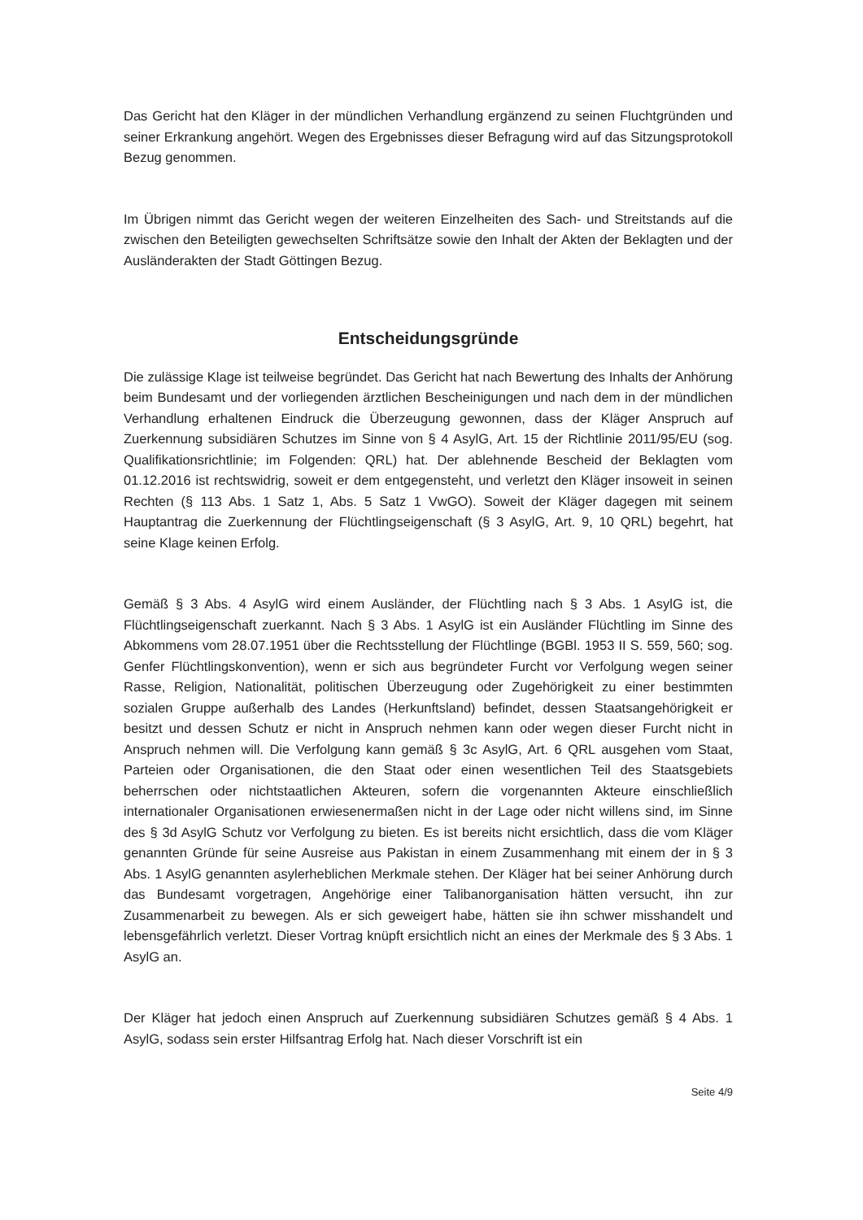Das Gericht hat den Kläger in der mündlichen Verhandlung ergänzend zu seinen Flucht­gründen und seiner Erkrankung angehört. Wegen des Ergebnisses dieser Befragung wird auf das Sitzungsprotokoll Bezug genommen.
Im Übrigen nimmt das Gericht wegen der weiteren Einzelheiten des Sach- und Streit­stands auf die zwischen den Beteiligten gewechselten Schriftsätze sowie den Inhalt der Akten der Beklagten und der Ausländerakten der Stadt Göttingen Bezug.
Entscheidungsgründe
Die zulässige Klage ist teilweise begründet. Das Gericht hat nach Bewertung des Inhalts der Anhörung beim Bundesamt und der vorliegenden ärztlichen Bescheinigungen und nach dem in der mündlichen Verhandlung erhaltenen Eindruck die Überzeugung gewon­nen, dass der Kläger Anspruch auf Zuerkennung subsidiären Schutzes im Sinne von § 4 AsylG, Art. 15 der Richtlinie 2011/95/EU (sog. Qualifikationsrichtlinie; im Folgenden: QRL) hat. Der ablehnende Bescheid der Beklagten vom 01.12.2016 ist rechtswidrig, so­weit er dem entgegensteht, und verletzt den Kläger insoweit in seinen Rechten (§ 113 Abs. 1 Satz 1, Abs. 5 Satz 1 VwGO). Soweit der Kläger dagegen mit seinem Hauptantrag die Zuerkennung der Flüchtlingseigenschaft (§ 3 AsylG, Art. 9, 10 QRL) begehrt, hat seine Klage keinen Erfolg.
Gemäß § 3 Abs. 4 AsylG wird einem Ausländer, der Flüchtling nach § 3 Abs. 1 AsylG ist, die Flüchtlingseigenschaft zuerkannt. Nach § 3 Abs. 1 AsylG ist ein Ausländer Flücht­ling im Sinne des Abkommens vom 28.07.1951 über die Rechtsstellung der Flüchtlinge (BGBl. 1953 II S. 559, 560; sog. Genfer Flüchtlingskonvention), wenn er sich aus be­gründeter Furcht vor Verfolgung wegen seiner Rasse, Religion, Nationalität, politischen Überzeugung oder Zugehörigkeit zu einer bestimmten sozialen Gruppe außerhalb des Landes (Herkunftsland) befindet, dessen Staatsangehörigkeit er besitzt und dessen Schutz er nicht in Anspruch nehmen kann oder wegen dieser Furcht nicht in Anspruch nehmen will. Die Verfolgung kann gemäß § 3c AsylG, Art. 6 QRL ausgehen vom Staat, Parteien oder Organisationen, die den Staat oder einen wesentlichen Teil des Staatsge­biets beherrschen oder nichtstaatlichen Akteuren, sofern die vorgenannten Akteure ein­schließlich internationaler Organisationen erwiesenermaßen nicht in der Lage oder nicht willens sind, im Sinne des § 3d AsylG Schutz vor Verfolgung zu bieten. Es ist bereits nicht ersichtlich, dass die vom Kläger genannten Gründe für seine Ausreise aus Pakistan in einem Zusammenhang mit einem der in § 3 Abs. 1 AsylG genannten asylerheblichen Merkmale stehen. Der Kläger hat bei seiner Anhörung durch das Bundesamt vorgetra­gen, Angehörige einer Talibanorganisation hätten versucht, ihn zur Zusammenarbeit zu bewegen. Als er sich geweigert habe, hätten sie ihn schwer misshandelt und lebensge­fährlich verletzt. Dieser Vortrag knüpft ersichtlich nicht an eines der Merkmale des § 3 Abs. 1 AsylG an.
Der Kläger hat jedoch einen Anspruch auf Zuerkennung subsidiären Schutzes gemäß § 4 Abs. 1 AsylG, sodass sein erster Hilfsantrag Erfolg hat. Nach dieser Vorschrift ist ein
Seite 4/9